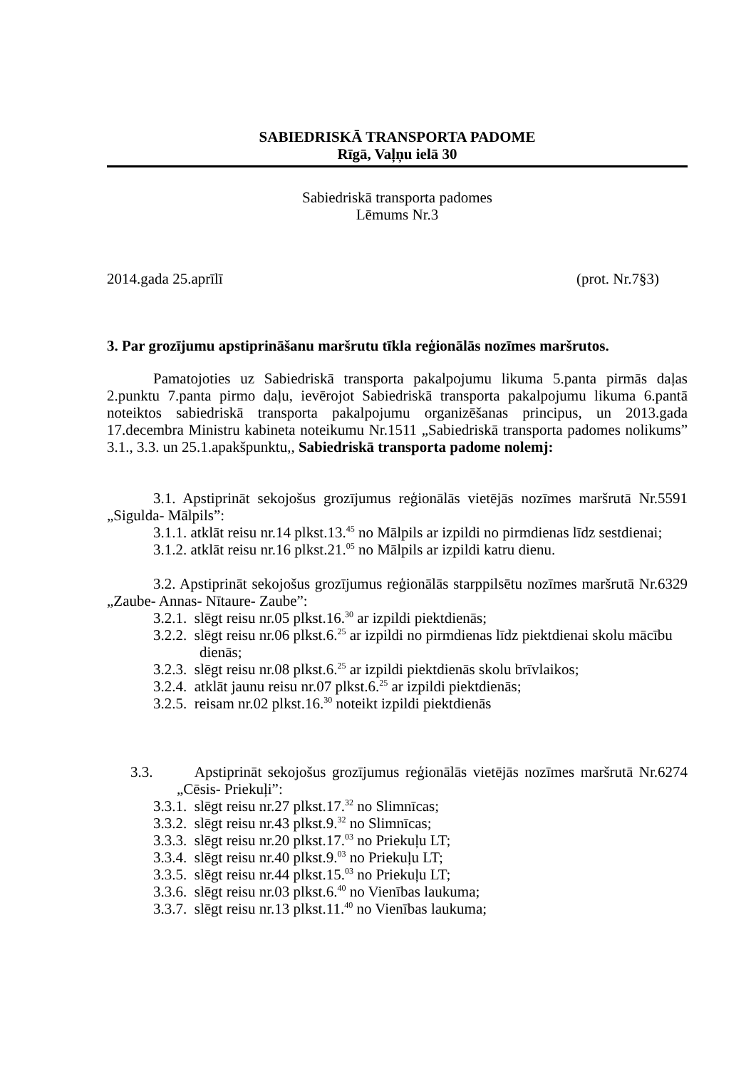SABIEDRISKĀ TRANSPORTA PADOME
Rīgā, Vaļņu ielā 30
Sabiedriskā transporta padomes
Lēmums Nr.3
2014.gada 25.aprīlī (prot. Nr.7§3)
3. Par grozījumu apstiprināšanu maršrutu tīkla reģionālās nozīmes maršrutos.
Pamatojoties uz Sabiedriskā transporta pakalpojumu likuma 5.panta pirmās daļas 2.punktu 7.panta pirmo daļu, ievērojot Sabiedriskā transporta pakalpojumu likuma 6.pantā noteiktos sabiedriskā transporta pakalpojumu organizēšanas principus, un 2013.gada 17.decembra Ministru kabineta noteikumu Nr.1511 „Sabiedriskā transporta padomes nolikums” 3.1., 3.3. un 25.1.apakšpunktu,, Sabiedriskā transporta padome nolemj:
3.1. Apstiprināt sekojošus grozījumus reģionālās vietējās nozīmes maršrutā Nr.5591 „Sigulda- Mālpils”:
3.1.1. atklāt reisu nr.14 plkst.13.<sup>45</sup> no Mālpils ar izpildi no pirmdienas līdz sestdienai;
3.1.2. atklāt reisu nr.16 plkst.21.<sup>05</sup> no Mālpils ar izpildi katru dienu.
3.2. Apstiprināt sekojošus grozījumus reģionālās starppilsētu nozīmes maršrutā Nr.6329 „Zaube- Annas- Nītaure- Zaube”:
3.2.1. slēgt reisu nr.05 plkst.16.<sup>30</sup> ar izpildi piektdienās;
3.2.2. slēgt reisu nr.06 plkst.6.<sup>25</sup> ar izpildi no pirmdienas līdz piektdienai skolu mācību dienās;
3.2.3. slēgt reisu nr.08 plkst.6.<sup>25</sup> ar izpildi piektdienās skolu brīvlaikos;
3.2.4. atklāt jaunu reisu nr.07 plkst.6.<sup>25</sup> ar izpildi piektdienās;
3.2.5. reisam nr.02 plkst.16.<sup>30</sup> noteikt izpildi piektdienās
3.3. Apstiprināt sekojošus grozījumus reģionālās vietējās nozīmes maršrutā Nr.6274 „Cēsis- Priekuļi”:
3.3.1. slēgt reisu nr.27 plkst.17.<sup>32</sup> no Slimnīcas;
3.3.2. slēgt reisu nr.43 plkst.9.<sup>32</sup> no Slimnīcas;
3.3.3. slēgt reisu nr.20 plkst.17.<sup>03</sup> no Priekuļu LT;
3.3.4. slēgt reisu nr.40 plkst.9.<sup>03</sup> no Priekuļu LT;
3.3.5. slēgt reisu nr.44 plkst.15.<sup>03</sup> no Priekuļu LT;
3.3.6. slēgt reisu nr.03 plkst.6.<sup>40</sup> no Vienības laukuma;
3.3.7. slēgt reisu nr.13 plkst.11.<sup>40</sup> no Vienības laukuma;